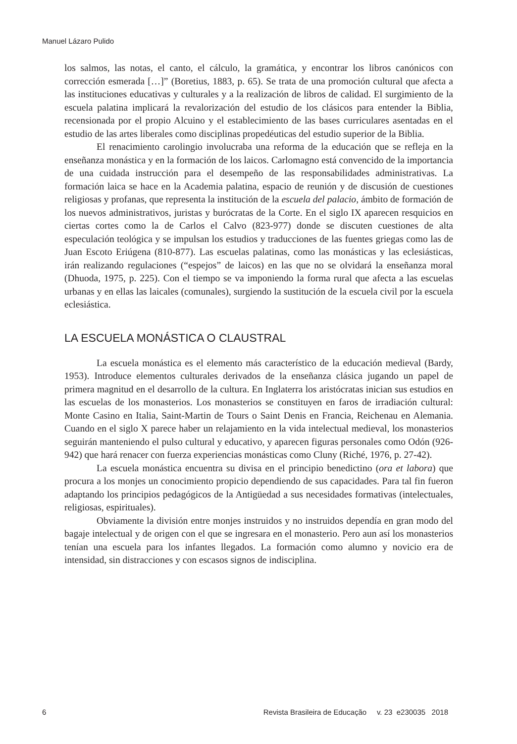Manuel Lázaro Pulido
los salmos, las notas, el canto, el cálculo, la gramática, y encontrar los libros canónicos con corrección esmerada […]” (Boretius, 1883, p. 65). Se trata de una promoción cultural que afecta a las instituciones educativas y culturales y a la realización de libros de calidad. El surgimiento de la escuela palatina implicará la revalorización del estudio de los clásicos para entender la Biblia, recensionada por el propio Alcuino y el establecimiento de las bases curriculares asentadas en el estudio de las artes liberales como disciplinas propedéuticas del estudio superior de la Biblia.
El renacimiento carolingio involucraba una reforma de la educación que se refleja en la enseñanza monástica y en la formación de los laicos. Carlomagno está convencido de la importancia de una cuidada instrucción para el desempeño de las responsabilidades administrativas. La formación laica se hace en la Academia palatina, espacio de reunión y de discusión de cuestiones religiosas y profanas, que representa la institución de la escuela del palacio, ámbito de formación de los nuevos administrativos, juristas y burócratas de la Corte. En el siglo IX aparecen resquicios en ciertas cortes como la de Carlos el Calvo (823-977) donde se discuten cuestiones de alta especulación teológica y se impulsan los estudios y traducciones de las fuentes griegas como las de Juan Escoto Eriúgena (810-877). Las escuelas palatinas, como las monásticas y las eclesiásticas, irán realizando regulaciones (“espejos” de laicos) en las que no se olvidará la enseñanza moral (Dhuoda, 1975, p. 225). Con el tiempo se va imponiendo la forma rural que afecta a las escuelas urbanas y en ellas las laicales (comunales), surgiendo la sustitución de la escuela civil por la escuela eclesiástica.
LA ESCUELA MONÁSTICA O CLAUSTRAL
La escuela monástica es el elemento más característico de la educación medieval (Bardy, 1953). Introduce elementos culturales derivados de la enseñanza clásica jugando un papel de primera magnitud en el desarrollo de la cultura. En Inglaterra los aristócratas inician sus estudios en las escuelas de los monasterios. Los monasterios se constituyen en faros de irradiación cultural: Monte Casino en Italia, Saint-Martin de Tours o Saint Denis en Francia, Reichenau en Alemania. Cuando en el siglo X parece haber un relajamiento en la vida intelectual medieval, los monasterios seguirán manteniendo el pulso cultural y educativo, y aparecen figuras personales como Odón (926-942) que hará renacer con fuerza experiencias monásticas como Cluny (Riché, 1976, p. 27-42).
La escuela monástica encuentra su divisa en el principio benedictino (ora et labora) que procura a los monjes un conocimiento propicio dependiendo de sus capacidades. Para tal fin fueron adaptando los principios pedagógicos de la Antigüedad a sus necesidades formativas (intelectuales, religiosas, espirituales).
Obviamente la división entre monjes instruidos y no instruidos dependía en gran modo del bagaje intelectual y de origen con el que se ingresara en el monasterio. Pero aun así los monasterios tenían una escuela para los infantes llegados. La formación como alumno y novicio era de intensidad, sin distracciones y con escasos signos de indisciplina.
6 Revista Brasileira de Educação v. 23 e230035 2018